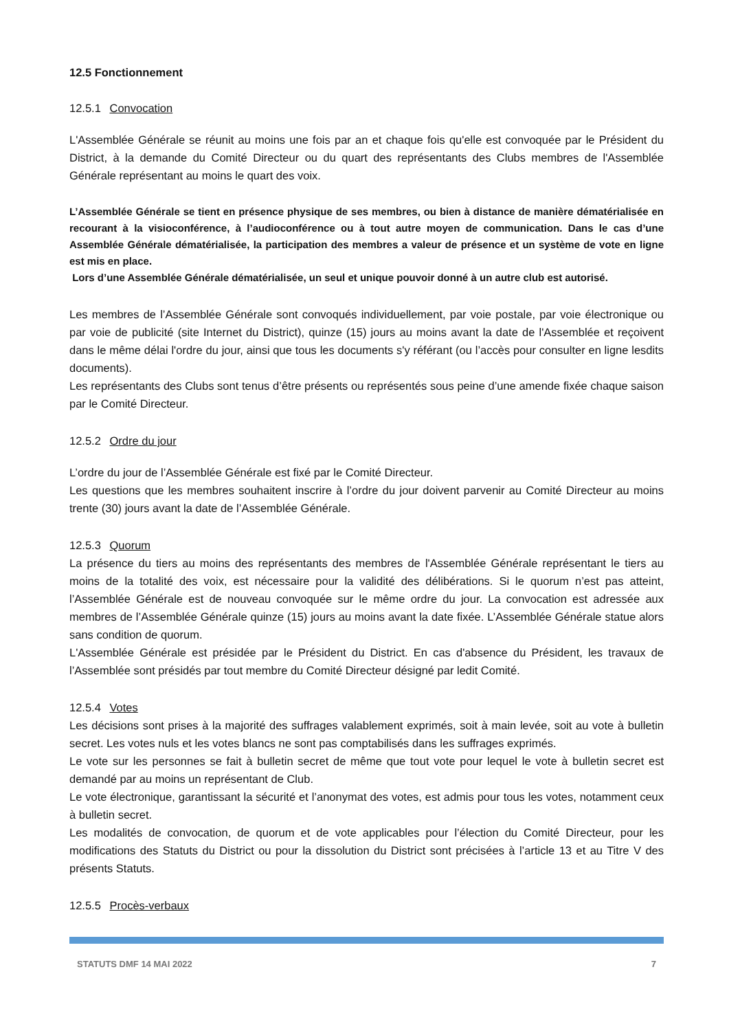12.5 Fonctionnement
12.5.1 Convocation
L'Assemblée Générale se réunit au moins une fois par an et chaque fois qu'elle est convoquée par le Président du District, à la demande du Comité Directeur ou du quart des représentants des Clubs membres de l'Assemblée Générale représentant au moins le quart des voix.
L’Assemblée Générale se tient en présence physique de ses membres, ou bien à distance de manière dématérialisée en recourant à la visioconférence, à l’audioconférence ou à tout autre moyen de communication. Dans le cas d’une Assemblée Générale dématérialisée, la participation des membres a valeur de présence et un système de vote en ligne est mis en place.
Lors d’une Assemblée Générale dématérialisée, un seul et unique pouvoir donné à un autre club est autorisé.
Les membres de l’Assemblée Générale sont convoqués individuellement, par voie postale, par voie électronique ou par voie de publicité (site Internet du District), quinze (15) jours au moins avant la date de l'Assemblée et reçoivent dans le même délai l'ordre du jour, ainsi que tous les documents s'y référant (ou l’accès pour consulter en ligne lesdits documents).
Les représentants des Clubs sont tenus d’être présents ou représentés sous peine d’une amende fixée chaque saison par le Comité Directeur.
12.5.2 Ordre du jour
L’ordre du jour de l’Assemblée Générale est fixé par le Comité Directeur.
Les questions que les membres souhaitent inscrire à l’ordre du jour doivent parvenir au Comité Directeur au moins trente (30) jours avant la date de l’Assemblée Générale.
12.5.3 Quorum
La présence du tiers au moins des représentants des membres de l'Assemblée Générale représentant le tiers au moins de la totalité des voix, est nécessaire pour la validité des délibérations. Si le quorum n’est pas atteint, l’Assemblée Générale est de nouveau convoquée sur le même ordre du jour. La convocation est adressée aux membres de l’Assemblée Générale quinze (15) jours au moins avant la date fixée. L’Assemblée Générale statue alors sans condition de quorum.
L'Assemblée Générale est présidée par le Président du District. En cas d'absence du Président, les travaux de l’Assemblée sont présidés par tout membre du Comité Directeur désigné par ledit Comité.
12.5.4 Votes
Les décisions sont prises à la majorité des suffrages valablement exprimés, soit à main levée, soit au vote à bulletin secret. Les votes nuls et les votes blancs ne sont pas comptabilisés dans les suffrages exprimés.
Le vote sur les personnes se fait à bulletin secret de même que tout vote pour lequel le vote à bulletin secret est demandé par au moins un représentant de Club.
Le vote électronique, garantissant la sécurité et l’anonymat des votes, est admis pour tous les votes, notamment ceux à bulletin secret.
Les modalités de convocation, de quorum et de vote applicables pour l’élection du Comité Directeur, pour les modifications des Statuts du District ou pour la dissolution du District sont précisées à l’article 13 et au Titre V des présents Statuts.
12.5.5 Procès-verbaux
STATUTS DMF 14 MAI 2022 7